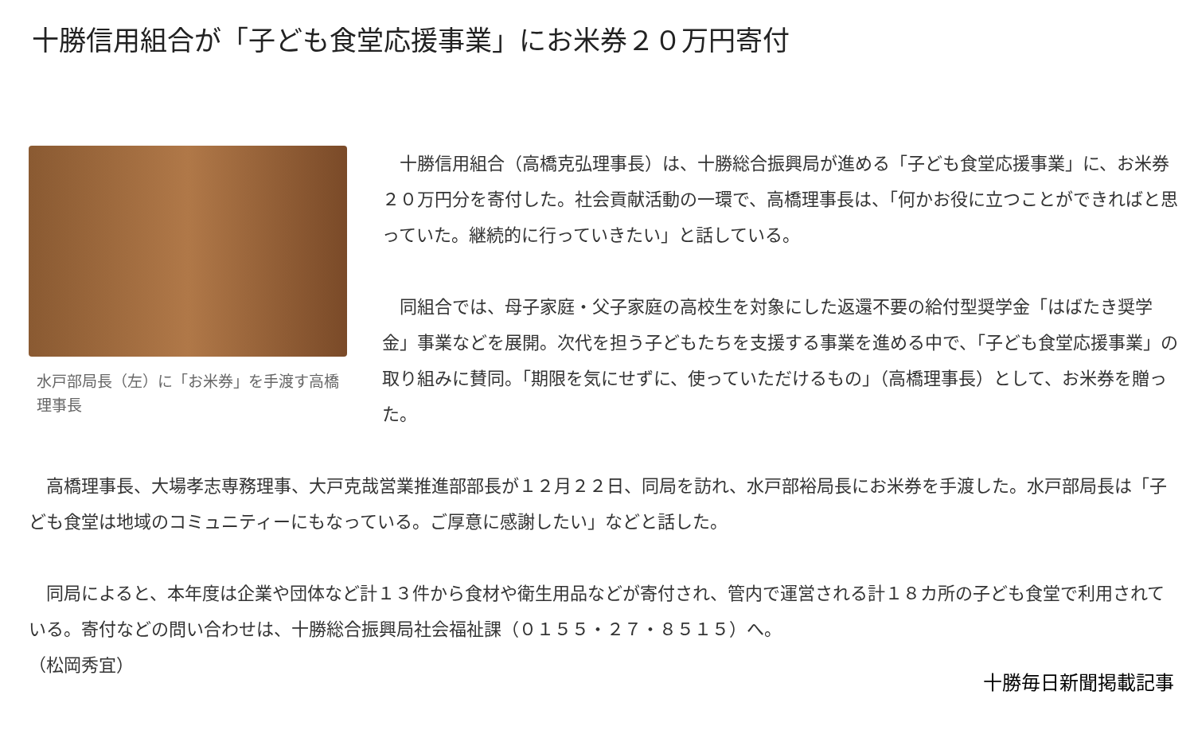十勝信用組合が「子ども食堂応援事業」にお米券２０万円寄付
水戸部局長（左）に「お米券」を手渡す高橋理事長
　十勝信用組合（高橋克弘理事長）は、十勝総合振興局が進める「子ども食堂応援事業」に、お米券２０万円分を寄付した。社会貢献活動の一環で、高橋理事長は、「何かお役に立つことができればと思っていた。継続的に行っていきたい」と話している。
　同組合では、母子家庭・父子家庭の高校生を対象にした返還不要の給付型奨学金「はばたき奨学金」事業などを展開。次代を担う子どもたちを支援する事業を進める中で、「子ども食堂応援事業」の取り組みに賛同。「期限を気にせずに、使っていただけるもの」（高橋理事長）として、お米券を贈った。
　高橋理事長、大場孝志専務理事、大戸克哉営業推進部部長が１２月２２日、同局を訪れ、水戸部裕局長にお米券を手渡した。水戸部局長は「子ども食堂は地域のコミュニティーにもなっている。ご厚意に感謝したい」などと話した。
　同局によると、本年度は企業や団体など計１３件から食材や衛生用品などが寄付され、管内で運営される計１８カ所の子ども食堂で利用されている。寄付などの問い合わせは、十勝総合振興局社会福祉課（０１５５・２７・８５１５）へ。
（松岡秀宜）
十勝毎日新聞掲載記事